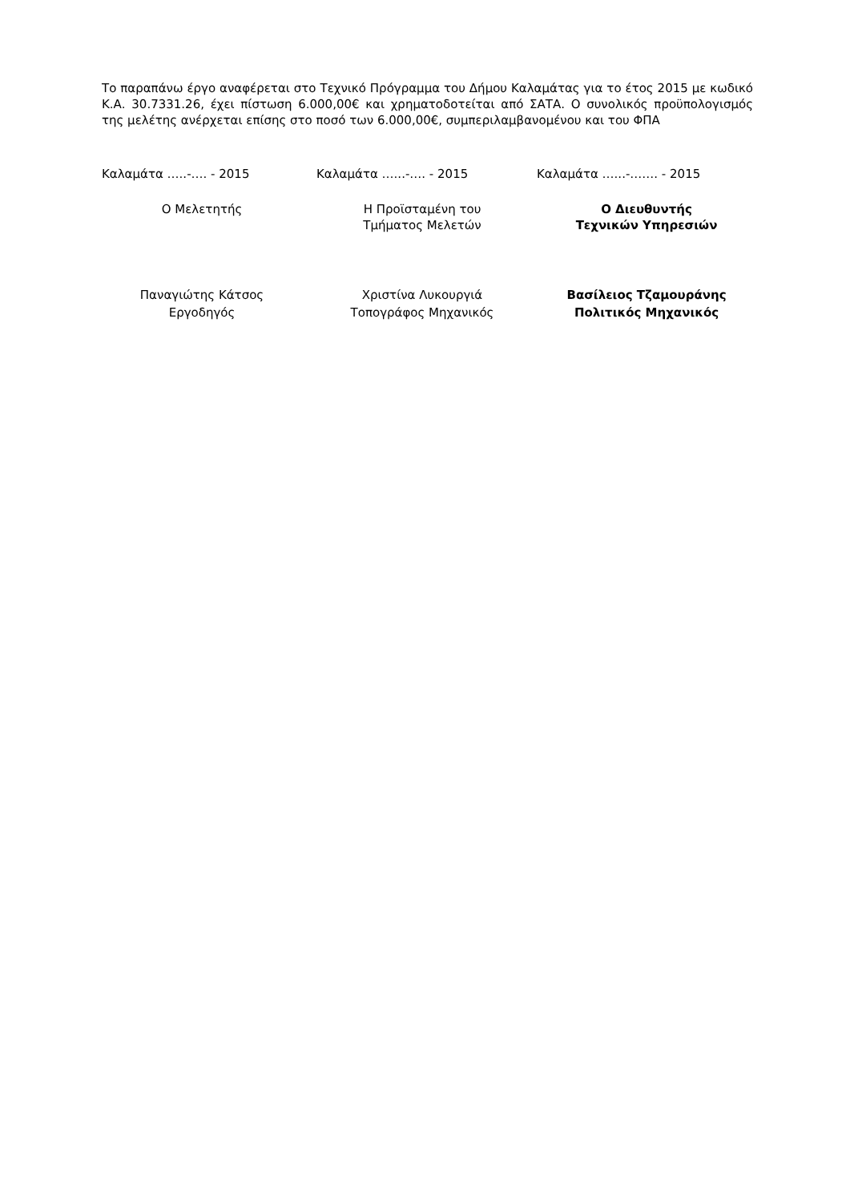Το παραπάνω έργο αναφέρεται στο Τεχνικό Πρόγραμμα του Δήμου Καλαμάτας για το έτος 2015 με κωδικό Κ.Α. 30.7331.26, έχει πίστωση 6.000,00€ και χρηματοδοτείται από ΣΑΤΑ. Ο συνολικός προϋπολογισμός της μελέτης ανέρχεται επίσης στο ποσό των 6.000,00€, συμπεριλαμβανομένου και του ΦΠΑ
Καλαμάτα …..-…. - 2015 Καλαμάτα …...-…. - 2015 Καλαμάτα …...-……. - 2015
Ο Μελετητής Η Προϊσταμένη του
Τμήματος Μελετών
Ο Διευθυντής
Τεχνικών Υπηρεσιών
Παναγιώτης Κάτσος
Εργοδηγός
Χριστίνα Λυκουργιά
Τοπογράφος Μηχανικός
Βασίλειος Τζαμουράνης
Πολιτικός Μηχανικός